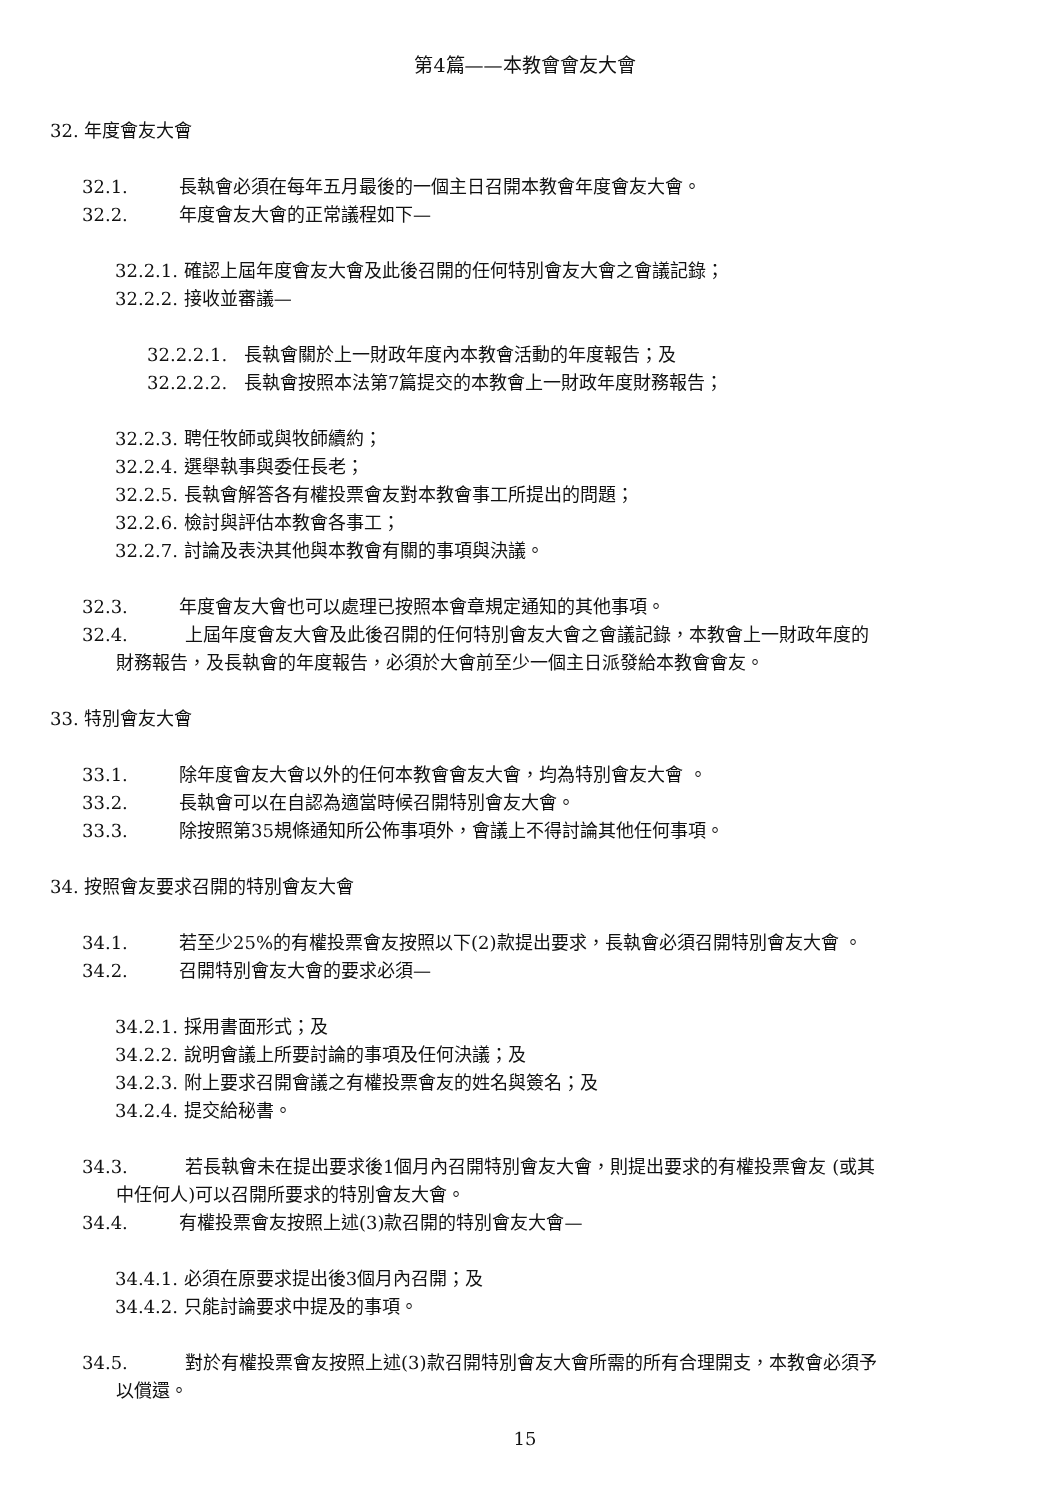第4篇——本教會會友大會
32. 年度會友大會
32.1. 長執會必須在每年五月最後的一個主日召開本教會年度會友大會。
32.2. 年度會友大會的正常議程如下—
32.2.1. 確認上屆年度會友大會及此後召開的任何特別會友大會之會議記錄；
32.2.2. 接收並審議—
32.2.2.1. 長執會關於上一財政年度內本教會活動的年度報告；及
32.2.2.2. 長執會按照本法第7篇提交的本教會上一財政年度財務報告；
32.2.3. 聘任牧師或與牧師續約；
32.2.4. 選舉執事與委任長老；
32.2.5. 長執會解答各有權投票會友對本教會事工所提出的問題；
32.2.6. 檢討與評估本教會各事工；
32.2.7. 討論及表決其他與本教會有關的事項與決議。
32.3. 年度會友大會也可以處理已按照本會章規定通知的其他事項。
32.4. 上屆年度會友大會及此後召開的任何特別會友大會之會議記錄，本教會上一財政年度的
財務報告，及長執會的年度報告，必須於大會前至少一個主日派發給本教會會友。
33. 特別會友大會
33.1. 除年度會友大會以外的任何本教會會友大會，均為特別會友大會 。
33.2. 長執會可以在自認為適當時候召開特別會友大會。
33.3. 除按照第35規條通知所公佈事項外，會議上不得討論其他任何事項。
34. 按照會友要求召開的特別會友大會
34.1. 若至少25%的有權投票會友按照以下(2)款提出要求，長執會必須召開特別會友大會 。
34.2. 召開特別會友大會的要求必須—
34.2.1. 採用書面形式；及
34.2.2. 說明會議上所要討論的事項及任何決議；及
34.2.3. 附上要求召開會議之有權投票會友的姓名與簽名；及
34.2.4. 提交給秘書。
34.3. 若長執會未在提出要求後1個月內召開特別會友大會，則提出要求的有權投票會友 (或其
中任何人)可以召開所要求的特別會友大會。
34.4. 有權投票會友按照上述(3)款召開的特別會友大會—
34.4.1. 必須在原要求提出後3個月內召開；及
34.4.2. 只能討論要求中提及的事項。
34.5. 對於有權投票會友按照上述(3)款召開特別會友大會所需的所有合理開支，本教會必須予
以償還。
15